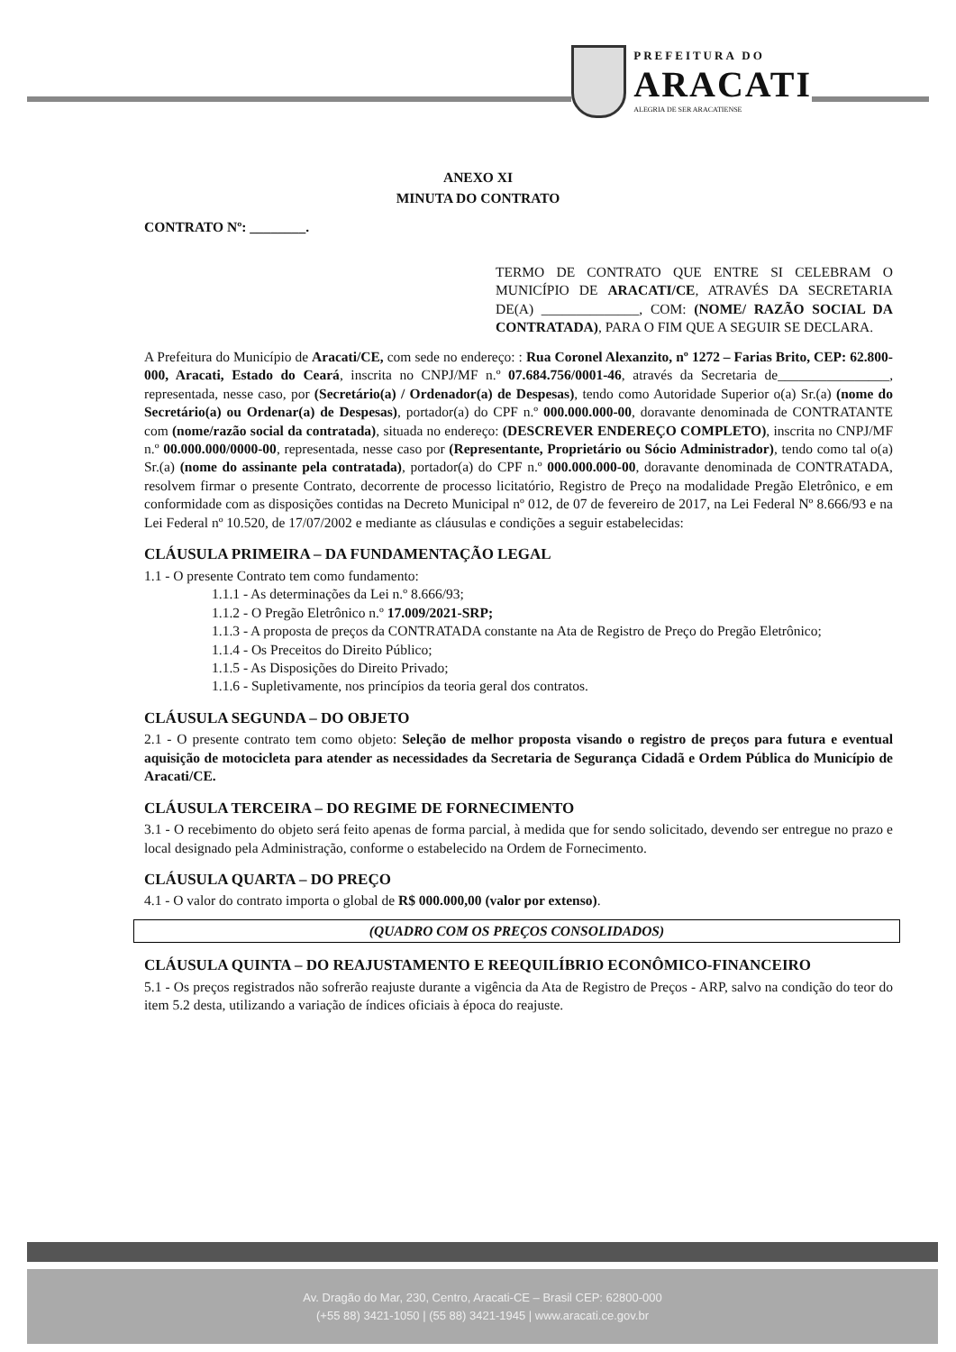PREFEITURA DO
ARACATI
ALEGRIA DE SER ARACATIENSE
ANEXO XI
MINUTA DO CONTRATO
CONTRATO Nº: ________.
TERMO DE CONTRATO QUE ENTRE SI CELEBRAM O MUNICÍPIO DE ARACATI/CE, ATRAVÉS DA SECRETARIA DE(A) ______________, COM: (NOME/ RAZÃO SOCIAL DA CONTRATADA), PARA O FIM QUE A SEGUIR SE DECLARA.
A Prefeitura do Município de Aracati/CE, com sede no endereço: : Rua Coronel Alexanzito, nº 1272 – Farias Brito, CEP: 62.800-000, Aracati, Estado do Ceará, inscrita no CNPJ/MF n.º 07.684.756/0001-46, através da Secretaria de________________, representada, nesse caso, por (Secretário(a) / Ordenador(a) de Despesas), tendo como Autoridade Superior o(a) Sr.(a) (nome do Secretário(a) ou Ordenar(a) de Despesas), portador(a) do CPF n.º 000.000.000-00, doravante denominada de CONTRATANTE com (nome/razão social da contratada), situada no endereço: (DESCREVER ENDEREÇO COMPLETO), inscrita no CNPJ/MF n.º 00.000.000/0000-00, representada, nesse caso por (Representante, Proprietário ou Sócio Administrador), tendo como tal o(a) Sr.(a) (nome do assinante pela contratada), portador(a) do CPF n.º 000.000.000-00, doravante denominada de CONTRATADA, resolvem firmar o presente Contrato, decorrente de processo licitatório, Registro de Preço na modalidade Pregão Eletrônico, e em conformidade com as disposições contidas na Decreto Municipal nº 012, de 07 de fevereiro de 2017, na Lei Federal Nº 8.666/93 e na Lei Federal nº 10.520, de 17/07/2002 e mediante as cláusulas e condições a seguir estabelecidas:
CLÁUSULA PRIMEIRA – DA FUNDAMENTAÇÃO LEGAL
1.1 - O presente Contrato tem como fundamento:
1.1.1 - As determinações da Lei n.º 8.666/93;
1.1.2 - O Pregão Eletrônico n.º 17.009/2021-SRP;
1.1.3 - A proposta de preços da CONTRATADA constante na Ata de Registro de Preço do Pregão Eletrônico;
1.1.4 - Os Preceitos do Direito Público;
1.1.5 - As Disposições do Direito Privado;
1.1.6 - Supletivamente, nos princípios da teoria geral dos contratos.
CLÁUSULA SEGUNDA – DO OBJETO
2.1 - O presente contrato tem como objeto: Seleção de melhor proposta visando o registro de preços para futura e eventual aquisição de motocicleta para atender as necessidades da Secretaria de Segurança Cidadã e Ordem Pública do Município de Aracati/CE.
CLÁUSULA TERCEIRA – DO REGIME DE FORNECIMENTO
3.1 - O recebimento do objeto será feito apenas de forma parcial, à medida que for sendo solicitado, devendo ser entregue no prazo e local designado pela Administração, conforme o estabelecido na Ordem de Fornecimento.
CLÁUSULA QUARTA – DO PREÇO
4.1 - O valor do contrato importa o global de R$ 000.000,00 (valor por extenso).
(QUADRO COM OS PREÇOS CONSOLIDADOS)
CLÁUSULA QUINTA – DO REAJUSTAMENTO E REEQUILÍBRIO ECONÔMICO-FINANCEIRO
5.1 - Os preços registrados não sofrerão reajuste durante a vigência da Ata de Registro de Preços - ARP, salvo na condição do teor do item 5.2 desta, utilizando a variação de índices oficiais à época do reajuste.
Av. Dragão do Mar, 230, Centro, Aracati-CE – Brasil CEP: 62800-000
(+55 88) 3421-1050 | (55 88) 3421-1945 | www.aracati.ce.gov.br